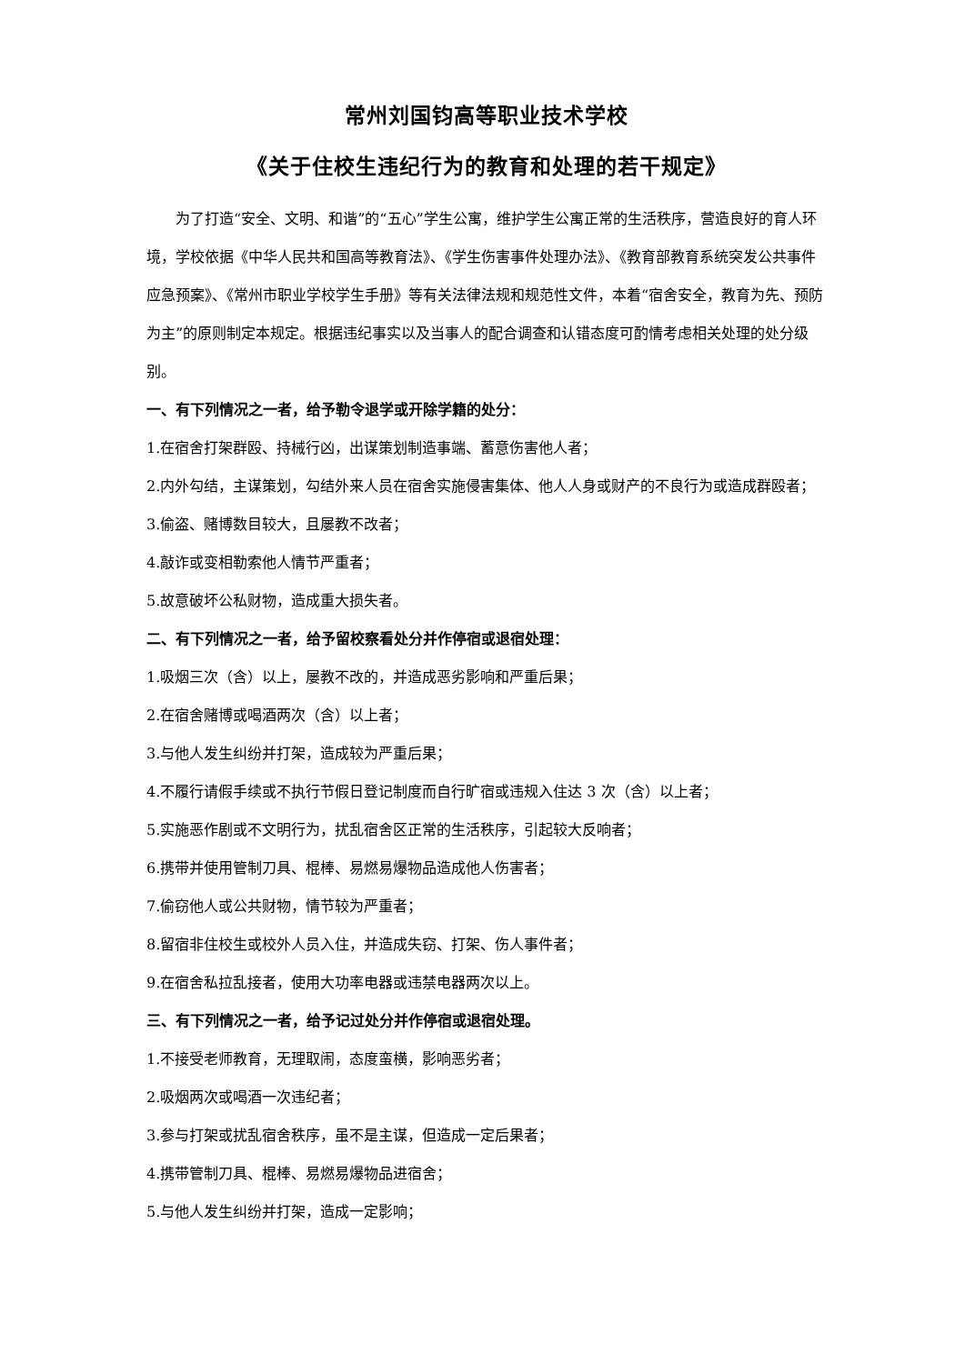常州刘国钧高等职业技术学校
《关于住校生违纪行为的教育和处理的若干规定》
为了打造“安全、文明、和谐”的“五心”学生公寓，维护学生公寓正常的生活秩序，营造良好的育人环境，学校依据《中华人民共和国高等教育法》、《学生伤害事件处理办法》、《教育部教育系统突发公共事件应急预案》、《常州市职业学校学生手册》等有关法律法规和规范性文件，本着“宿舍安全，教育为先、预防为主”的原则制定本规定。根据违纪事实以及当事人的配合调查和认错态度可酌情考虑相关处理的处分级别。
一、有下列情况之一者，给予勒令退学或开除学籍的处分：
1.在宿舍打架群殴、持械行凶，出谋策划制造事端、蓄意伤害他人者；
2.内外勾结，主谋策划，勾结外来人员在宿舍实施侵害集体、他人人身或财产的不良行为或造成群殴者；
3.偷盗、赌博数目较大，且屡教不改者；
4.敲诈或变相勒索他人情节严重者；
5.故意破坏公私财物，造成重大损失者。
二、有下列情况之一者，给予留校察看处分并作停宿或退宿处理：
1.吸烟三次（含）以上，屡教不改的，并造成恶劣影响和严重后果；
2.在宿舍赌博或喝酒两次（含）以上者；
3.与他人发生纠纷并打架，造成较为严重后果；
4.不履行请假手续或不执行节假日登记制度而自行旷宿或违规入住达 3 次（含）以上者；
5.实施恶作剧或不文明行为，扰乱宿舍区正常的生活秩序，引起较大反响者；
6.携带并使用管制刀具、棍棒、易燃易爆物品造成他人伤害者；
7.偷窃他人或公共财物，情节较为严重者；
8.留宿非住校生或校外人员入住，并造成失窃、打架、伤人事件者；
9.在宿舍私拉乱接者，使用大功率电器或违禁电器两次以上。
三、有下列情况之一者，给予记过处分并作停宿或退宿处理。
1.不接受老师教育，无理取闹，态度蛮横，影响恶劣者；
2.吸烟两次或喝酒一次违纪者；
3.参与打架或扰乱宿舍秩序，虽不是主谋，但造成一定后果者；
4.携带管制刀具、棍棒、易燃易爆物品进宿舍；
5.与他人发生纠纷并打架，造成一定影响；